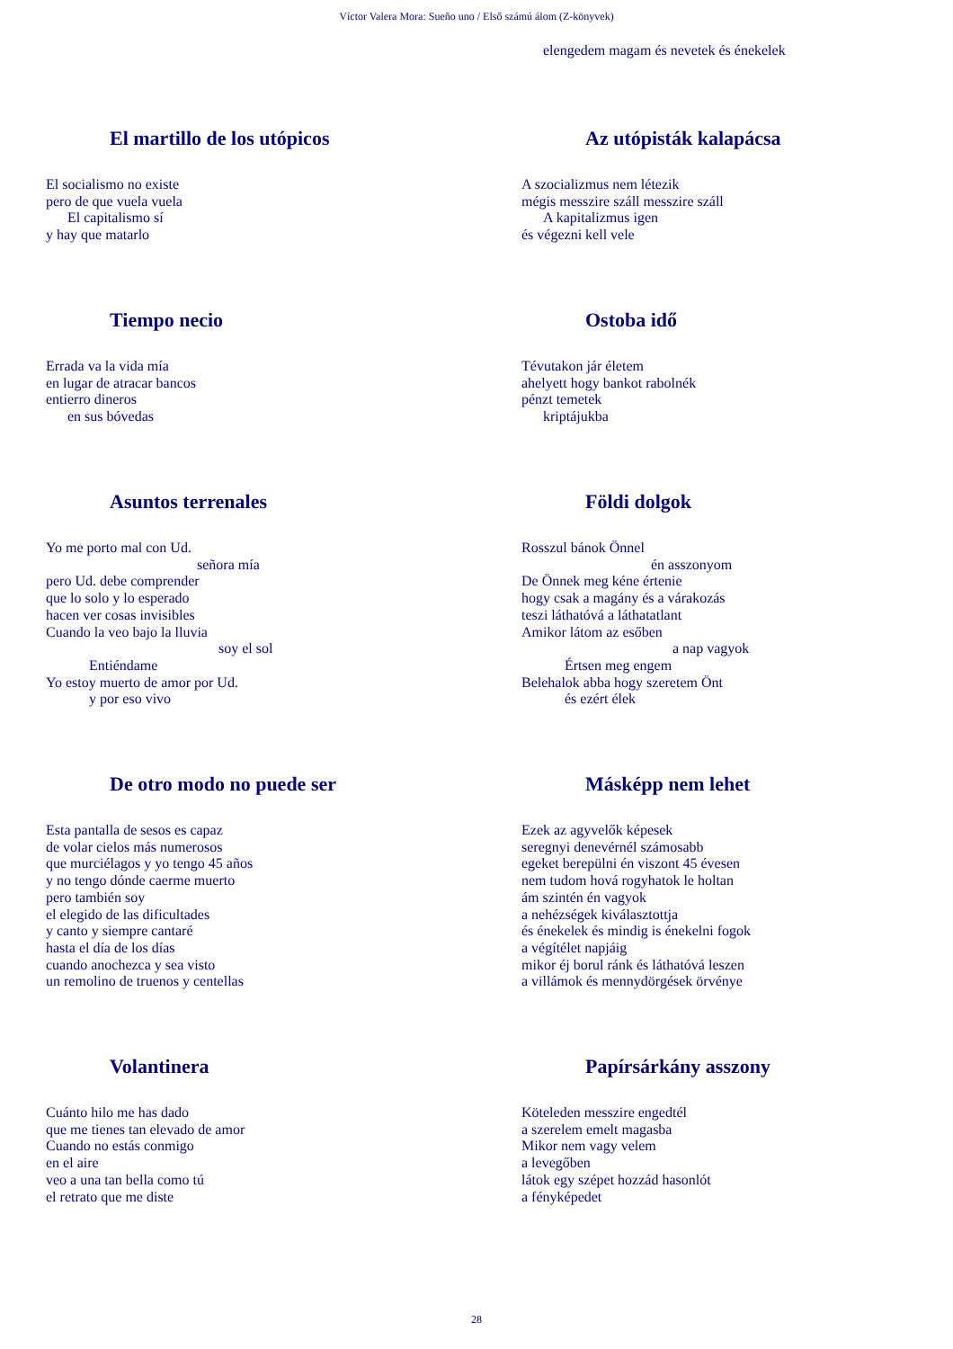Víctor Valera Mora: Sueño uno / Első számú álom (Z-könyvek)
elengedem magam és nevetek és énekelek
El martillo de los utópicos
El socialismo no existe
pero de que vuela vuela
El capitalismo sí
y hay que matarlo
Az utópisták kalapácsa
A szocializmus nem létezik
mégis messzire száll messzire száll
A kapitalizmus igen
és végezni kell vele
Tiempo necio
Errada va la vida mía
en lugar de atracar bancos
entierro dineros
en sus bóvedas
Ostoba idő
Tévutakon jár életem
ahelyett hogy bankot rabolnék
pénzt temetek
kriptájukba
Asuntos terrenales
Yo me porto mal con Ud.
señora mía
pero Ud. debe comprender
que lo solo y lo esperado
hacen ver cosas invisibles
Cuando la veo bajo la lluvia
soy el sol
Entiéndame
Yo estoy muerto de amor por Ud.
y por eso vivo
Földi dolgok
Rosszul bánok Önnel
én asszonyom
De Önnek meg kéne értenie
hogy csak a magány és a várakozás
teszi láthatóvá a láthatatlant
Amikor látom az esőben
a nap vagyok
Értsen meg engem
Belehalok abba hogy szeretem Önt
és ezért élek
De otro modo no puede ser
Esta pantalla de sesos es capaz
de volar cielos más numerosos
que murciélagos y yo tengo 45 años
y no tengo dónde caerme muerto
pero también soy
el elegido de las dificultades
y canto y siempre cantaré
hasta el día de los días
cuando anochezca y sea visto
un remolino de truenos y centellas
Másképp nem lehet
Ezek az agyvelők képesek
seregnyi denevérnél számosabb
egeket berepülni én viszont 45 évesen
nem tudom hová rogyhatok le holtan
ám szintén én vagyok
a nehézségek kiválasztottja
és énekelek és mindig is énekelni fogok
a végítélet napjáig
mikor éj borul ránk és láthatóvá leszen
a villámok és mennydörgések örvénye
Volantinera
Cuánto hilo me has dado
que me tienes tan elevado de amor
Cuando no estás conmigo
en el aire
veo a una tan bella como tú
el retrato que me diste
Papírsárkány asszony
Köteleden messzire engedtél
a szerelem emelt magasba
Mikor nem vagy velem
a levegőben
látok egy szépet hozzád hasonlót
a fényképedet
28